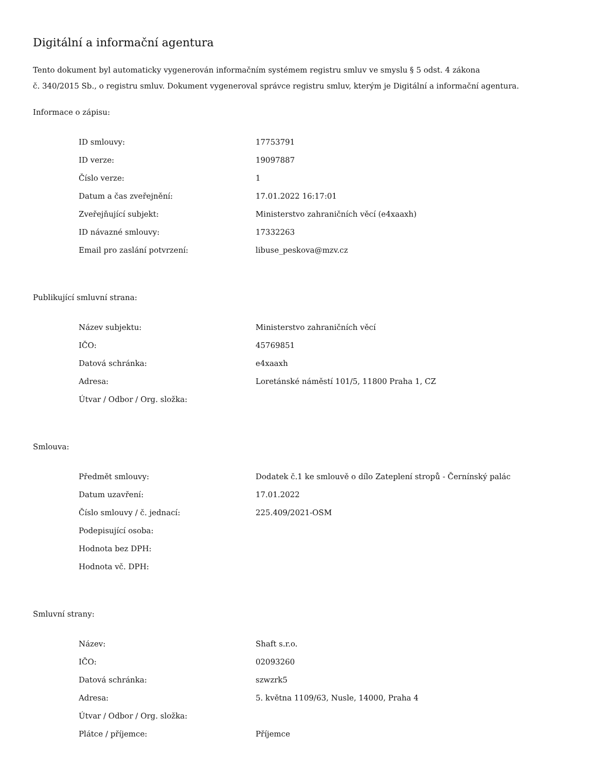Digitální a informační agentura
Tento dokument byl automaticky vygenerován informačním systémem registru smluv ve smyslu § 5 odst. 4 zákona
č. 340/2015 Sb., o registru smluv. Dokument vygeneroval správce registru smluv, kterým je Digitální a informační agentura.
Informace o zápisu:
| ID smlouvy: | 17753791 |
| ID verze: | 19097887 |
| Číslo verze: | 1 |
| Datum a čas zveřejnění: | 17.01.2022 16:17:01 |
| Zveřejňující subjekt: | Ministerstvo zahraničních věcí (e4xaaxh) |
| ID návazné smlouvy: | 17332263 |
| Email pro zaslání potvrzení: | libuse_peskova@mzv.cz |
Publikující smluvní strana:
| Název subjektu: | Ministerstvo zahraničních věcí |
| IČO: | 45769851 |
| Datová schránka: | e4xaaxh |
| Adresa: | Loretánské náměstí 101/5, 11800 Praha 1, CZ |
| Útvar / Odbor / Org. složka: | |
Smlouva:
| Předmět smlouvy: | Dodatek č.1 ke smlouvě o dílo Zateplení stropů - Černínský palác |
| Datum uzavření: | 17.01.2022 |
| Číslo smlouvy / č. jednací: | 225.409/2021-OSM |
| Podepisující osoba: | |
| Hodnota bez DPH: | |
| Hodnota vč. DPH: | |
Smluvní strany:
| Název: | Shaft s.r.o. |
| IČO: | 02093260 |
| Datová schránka: | szwzrk5 |
| Adresa: | 5. května 1109/63, Nusle, 14000, Praha 4 |
| Útvar / Odbor / Org. složka: | |
| Plátce / příjemce: | Příjemce |